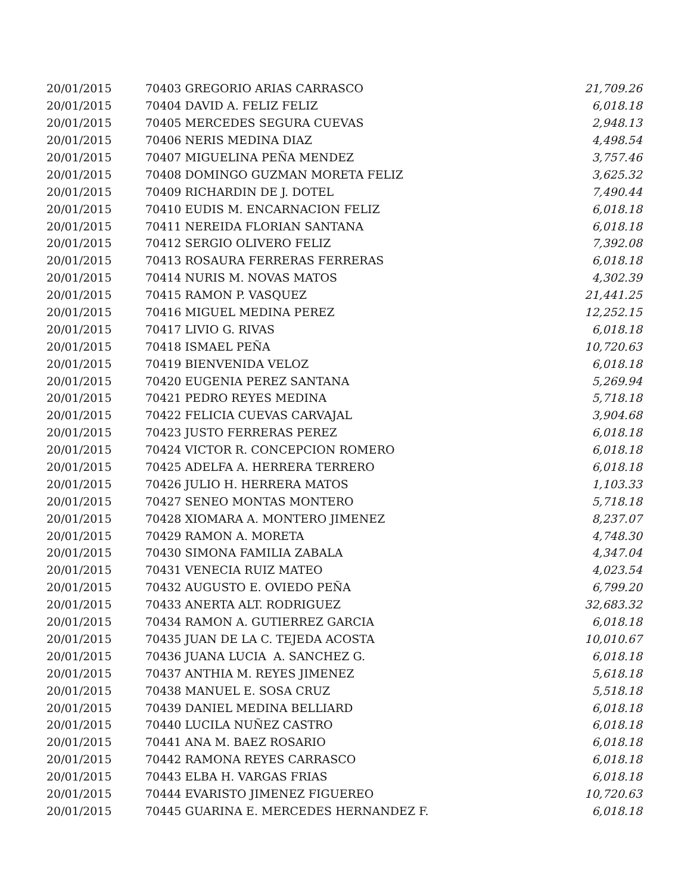| 20/01/2015 | 70403 GREGORIO ARIAS CARRASCO | 21,709.26 |
| 20/01/2015 | 70404 DAVID A. FELIZ FELIZ | 6,018.18 |
| 20/01/2015 | 70405 MERCEDES SEGURA CUEVAS | 2,948.13 |
| 20/01/2015 | 70406 NERIS MEDINA DIAZ | 4,498.54 |
| 20/01/2015 | 70407 MIGUELINA PEÑA MENDEZ | 3,757.46 |
| 20/01/2015 | 70408 DOMINGO GUZMAN MORETA FELIZ | 3,625.32 |
| 20/01/2015 | 70409 RICHARDIN DE J. DOTEL | 7,490.44 |
| 20/01/2015 | 70410 EUDIS M. ENCARNACION FELIZ | 6,018.18 |
| 20/01/2015 | 70411 NEREIDA FLORIAN SANTANA | 6,018.18 |
| 20/01/2015 | 70412 SERGIO OLIVERO FELIZ | 7,392.08 |
| 20/01/2015 | 70413 ROSAURA FERRERAS FERRERAS | 6,018.18 |
| 20/01/2015 | 70414 NURIS M. NOVAS MATOS | 4,302.39 |
| 20/01/2015 | 70415 RAMON P. VASQUEZ | 21,441.25 |
| 20/01/2015 | 70416 MIGUEL MEDINA PEREZ | 12,252.15 |
| 20/01/2015 | 70417 LIVIO G. RIVAS | 6,018.18 |
| 20/01/2015 | 70418 ISMAEL PEÑA | 10,720.63 |
| 20/01/2015 | 70419 BIENVENIDA VELOZ | 6,018.18 |
| 20/01/2015 | 70420 EUGENIA PEREZ SANTANA | 5,269.94 |
| 20/01/2015 | 70421 PEDRO REYES MEDINA | 5,718.18 |
| 20/01/2015 | 70422 FELICIA CUEVAS CARVAJAL | 3,904.68 |
| 20/01/2015 | 70423 JUSTO FERRERAS PEREZ | 6,018.18 |
| 20/01/2015 | 70424 VICTOR R. CONCEPCION ROMERO | 6,018.18 |
| 20/01/2015 | 70425 ADELFA A. HERRERA TERRERO | 6,018.18 |
| 20/01/2015 | 70426 JULIO H. HERRERA MATOS | 1,103.33 |
| 20/01/2015 | 70427 SENEO MONTAS MONTERO | 5,718.18 |
| 20/01/2015 | 70428 XIOMARA A. MONTERO JIMENEZ | 8,237.07 |
| 20/01/2015 | 70429 RAMON A. MORETA | 4,748.30 |
| 20/01/2015 | 70430 SIMONA FAMILIA ZABALA | 4,347.04 |
| 20/01/2015 | 70431 VENECIA RUIZ MATEO | 4,023.54 |
| 20/01/2015 | 70432 AUGUSTO E. OVIEDO PEÑA | 6,799.20 |
| 20/01/2015 | 70433 ANERTA ALT. RODRIGUEZ | 32,683.32 |
| 20/01/2015 | 70434 RAMON A. GUTIERREZ GARCIA | 6,018.18 |
| 20/01/2015 | 70435 JUAN DE LA C. TEJEDA ACOSTA | 10,010.67 |
| 20/01/2015 | 70436 JUANA LUCIA A. SANCHEZ G. | 6,018.18 |
| 20/01/2015 | 70437 ANTHIA M. REYES JIMENEZ | 5,618.18 |
| 20/01/2015 | 70438 MANUEL E. SOSA CRUZ | 5,518.18 |
| 20/01/2015 | 70439 DANIEL MEDINA BELLIARD | 6,018.18 |
| 20/01/2015 | 70440 LUCILA NUÑEZ CASTRO | 6,018.18 |
| 20/01/2015 | 70441 ANA M. BAEZ ROSARIO | 6,018.18 |
| 20/01/2015 | 70442 RAMONA REYES CARRASCO | 6,018.18 |
| 20/01/2015 | 70443 ELBA H. VARGAS FRIAS | 6,018.18 |
| 20/01/2015 | 70444 EVARISTO JIMENEZ FIGUEREO | 10,720.63 |
| 20/01/2015 | 70445 GUARINA E. MERCEDES HERNANDEZ F. | 6,018.18 |